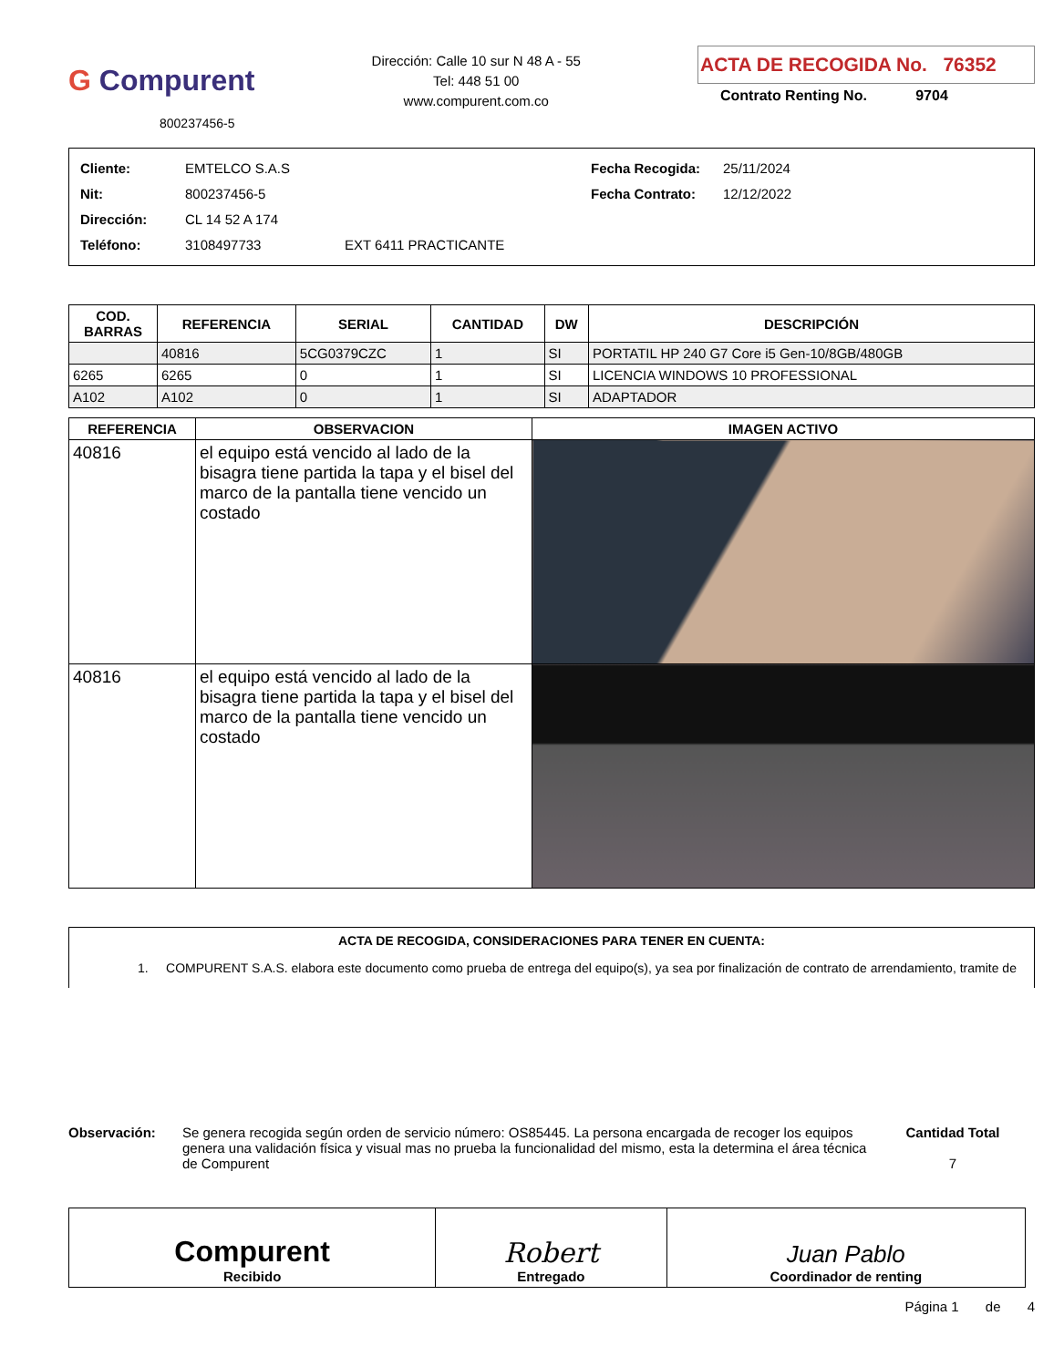G Compurent
800237456-5
Dirección: Calle 10 sur N 48 A - 55
Tel: 448 51 00
www.compurent.com.co
ACTA DE RECOGIDA No. 76352
Contrato Renting No. 9704
Cliente: EMTELCO S.A.S Fecha Recogida: 25/11/2024
Nit: 800237456-5 Fecha Contrato: 12/12/2022
Dirección: CL 14 52 A 174
Teléfono: 3108497733 EXT 6411 PRACTICANTE
| COD. BARRAS | REFERENCIA | SERIAL | CANTIDAD | DW | DESCRIPCIÓN |
| --- | --- | --- | --- | --- | --- |
| | 40816 | 5CG0379CZC | 1 | SI | PORTATIL HP 240 G7 Core i5 Gen-10/8GB/480GB |
| 6265 | 6265 | 0 | 1 | SI | LICENCIA WINDOWS 10 PROFESSIONAL |
| A102 | A102 | 0 | 1 | SI | ADAPTADOR |
| REFERENCIA | OBSERVACION | IMAGEN ACTIVO |
| --- | --- | --- |
| 40816 | el equipo está vencido al lado de la bisagra tiene partida la tapa y el bisel del marco de la pantalla tiene vencido un costado | |
| 40816 | el equipo está vencido al lado de la bisagra tiene partida la tapa y el bisel del marco de la pantalla tiene vencido un costado | |
ACTA DE RECOGIDA, CONSIDERACIONES PARA TENER EN CUENTA:
1. COMPURENT S.A.S. elabora este documento como prueba de entrega del equipo(s), ya sea por finalización de contrato de arrendamiento, tramite de
Observación: Se genera recogida según orden de servicio número: OS85445. La persona encargada de recoger los equipos genera una validación física y visual mas no prueba la funcionalidad del mismo, esta la determina el área técnica de Compurent
Cantidad Total
7
| Compurent Recibido | Robert Entregado | Juan Pablo Coordinador de renting |
Página 1 de 4